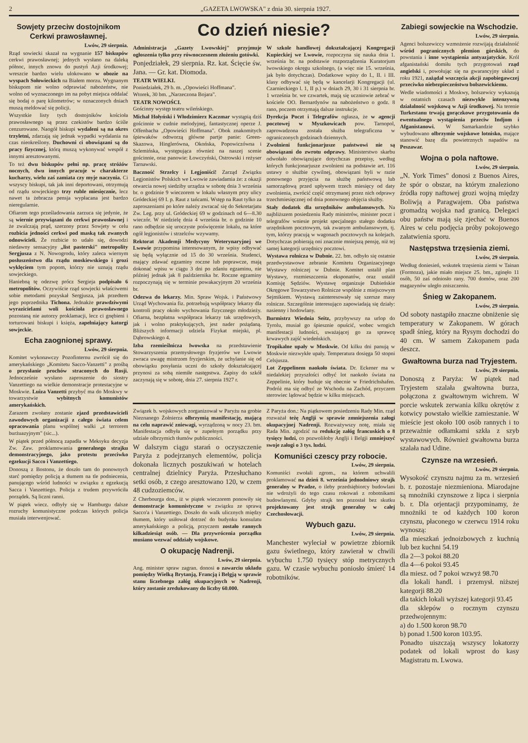2 „GAZETA LWOWSKA" z dnia 30. sierpnia 1927.
Sowjety przeciw dostojnikom Cerkwi prawosławnej.
Lwów, 29 sierpnia.
Rząd sowiecki skazał na wygnanie 157 biskupów cerkwi prawosławnej; jednych wysłano na daleką północ, innych znowu do pustyń Azji środkowej; wreszcie bardzo wielu ulokowano w obozie na wyspach Sołowieckich na Białem morzu. Wygnanym biskupom nie wolno odprawiać nabożeństw, nie wolno od wyznaczonego im na pobyt miejsca oddalać się bodaj o parę kilometrów; w oznaczonych dniach muszą meldować się policji.
Wszystkie listy tych dostojników kościoła prawosławnego są przez czekistów bardzo ściśle cenzurowane. Naogół biskupi wydaleni są na okres trzyletni, zdarzają się jednak wypadki wydalania na czas nieokreślony. Duchowni ci obowiązani są do pracy fizycznej, którą muszą wykonywać wespół z innymi aresztowanymi.
To też dwu biskupów pełni np. pracę stróżów nocnych, dwu innych pracuje w charakterze kucharzy, wielu zaś zamiata czy myje naczynia. Ci wszyscy biskupi, tak jak inni deportowani, otrzymują od rządu sowjeckiego trzy ruble miesięcznie, lecz nawet ta żebracza pensja wypłacana jest bardzo nieregularnie.
Ofiarom tego prześladowania zarzuca się jedynie, że są wiernie przywiązani do cerkwi prawosławnej i że zwalczają prąd, szerzony przez Sowjety w celu rozbicia jedności cerkwi pod maską tak zwanych odnowicieli. Że rozbicie to udało się, dowodzi niedawny sensacyjny „list pasterski" metropolity Sergjusza z N. Nowogrodu, który zaleca wiernym posłuszeństwo dla rządu moskiewskiego i grozi wyklęciem tym popom, którzy nie uznają rządu sowjeckiego.
Haniebną tę odezwę prócz Sergieja podpisało 6 metropolitów. Oczywiście rząd sowjecki właściwemi sobie metodami pozyskał Sergjusza, jak przedtem jego poprzednika Tichona. Jednakże prawdziwymi wyrazicielami woli kościoła prawosławnego pozostaną nie autorzy proklamacji, lecz ci gnębieni i torturowani biskupi i księża, zapełniający katorgi sowjeckie.
Echa zaognionej sprawy.
Lwów, 29 sierpnia.
Komitet wykonawczy Pozofinternu zwrócił się do amerykańskiego „Komitetu Sacco-Vanzetti" z prośbą o przysłanie prochów straconych do Rosji. Jednocześnie wysłano zaproszenie do siostry Vanzettiego na wielkie demonstracje protestacyjne w Moskwie. Luiza Vanzetti przybyć ma do Moskwy w towarzystwie wybitnych komunistów amerykańskich.
Zarazem zwołany zostanie zjazd przedstawicieli zawodowych organizacji z całego świata celem opracowania planu wspólnej walki „z terrorem burżuazyjnym" (sic...).
W piątek przed północą zapadła w Meksyku decyzja Zw. Zaw. proklamowania generalnego strajku demonstracyjnego, jako protestu przeciwko egzekucji Sacco i Vanzettiego.
Donoszą z Bostonu, że doszło tam do ponownych starć pomiędzy policją a tłumem na tle podniecenia, panującego wśród ludności w związku z egzekucją Sacca i Vanzettiego. Policja z trudem przywróciła porządek. Są liczni ranni.
W piątek wiecz. odbyły się w Hamburgu dalsze rozruchy komunistyczne podczas których policja musiała interwenjować.
Co dzień niesie?
Administracja „Gazety Lwowskiej" przyjmuje ogłoszenia tylko przy równoczesnem złożeniu gotówki.
Ponjedziałek, 29 sierpnia. Rz. kat. Ścięcie św. Jana. — Gr. kat. Diomoda.
TEATR WIELKI.
Poniedziałek, 29 b. m. „Opowieści Hoffmana".
Wtorek, 30 bm. „Narzeczona Bojara".
TEATR NOWOŚCI.
Gościnny występ teatru wileńskiego.
Michał Hołyński i Włodzimierz Kaczmar wystąpią dziś gościnnie w cudnie melodyjnej, fantastycznej operze J. Offenbacha „Opowieści Hoffmana". Obok znakomitych śpiewaków odtworzą główne partje panie: Green-Skazowa, Hinglerówna, Okońska, Popowiczówna i Szlemińska, występująca również na naszej scenie gościnnie, oraz panowie: Łowczyński, Ostrowski i reżyser Tarnawski.
Baczność Strzelcy i Legjoniści! Zarząd Związku Legjonistów Polskich we Lwowie zawiadamia że: z okazji otwarcia nowej siedziby urządza w sobotę dnia 3 września br. o godzinie 9 wieczorem w lokalu własnym przy ulicy Gródeckiej 69 I. p. Raut z tańcami. Wstęp na Raut tylko za zaproszeniami po które należy zwracać się do Sekretarjatu Zw. Leg. przy ul. Gródeckiej 69 w godzinach od 6—8.30 wieczór. W niedzielę dnia 4 września br. o godzinie 10 rano odbędzie się uroczyste poświęcenie lokalu, na które ogół legjonistów i strzelców wzywamy.
Rektorat Akademji Medycyny Weterynaryjnej we Lwowie przypomina interesowanym, że wpisy odbywać się będą wyłącznie od 15 do 30 września. Studenci, mający zdawać egzaminy roczne lub poprawcze, mają dokonać wpisu w ciągu 3 dni po zdaniu egzaminu, nie później jednak jak 8 października br. Roczne egzaminy rozpoczynają się w terminie powakacyjnym 20 września br.
Odezwa do lekarzy. Min. Spraw Wojsk. i Państwowy Urząd Wychowania fiz. potrzebują współpracy lekarzy dla kontroli pracy około wychowania fizycznego młodzieży. Ofiarna, bezpłatna współpraca lekarzy tak urzędowych, jak i wolno praktykujących, jest nader pożądaną. Bliższych informacji udziela Fizykat miejski, pl. Dąbrowskiego 4.
Izba rzemieślnicza lwowska na przedstawienie Stowarzyszenia przemysłowego fryzjerów we Lwowie zwraca uwagę mistrzom fryzjerskim, że uchylanie się od obowiązku posyłania uczni do szkoły dokształcającej przynosi za sobą niemiłe następstwa. Zapisy do szkół zaczynają się w sobotę, dnia 27. sierpnia 1927 r.
W szkole handlowej dokształcającej Kongregacji Kupieckiej we Lwowie, rozpoczyna się nauka dnia 1. września br. na podstawie rozporządzenia Kuratorjum lwowskiego okręgu szkolnego, (a więc nie 15. września, jak było dotychczas). Dodatkowe wpisy do I., II. i III. klasy odbywać się będą w kancelarji Kongregacji (ul. Czarnieckiego l. 1, II p.) w dniach 29, 30 i 31 sierpnia br. 1 września br. we czwartek, mają się uczniowie zebrać w kościele OO. Bernardynów na nabożeństwo o godz. 8 rano, poczem otrzymają dalsze instrukcje.
Dyrekcja Poczt i Telegrafów ogłasza, że w agencji pocztowej w Myszkowicach pow. Tarnopol, zaprowadzona została służba telegraficzna w ograniczonych godzinach dziennych.
Zwolnieni funkcjonarjusze państwowi nie są obowiązani do zwrotu odprawy. Ministerstwo skarbu odwołało obowiązujące dotychczas przepisy, według których funkcjonarjusze zwolnieni na podstawie art. 116 ustawy o służbie cywilnej, obowiązani byli w razie ponownego przyjęcia na służbę państwową lub samorządową przed upływem trzech miesięcy od daty zwolnienia, zwrócić część otrzymanej przez nich odprawy trzechmiesięcznej od dnia ponownego objęcia służby.
Stały dodatek dla urzędników ambulansowych. Na najbliższem posiedzeniu Rady ministrów, minister poczt i telegrafów wniesie projekt specjalnego stałego dodatku urzędnikom pocztowym, tak zwanym ambulansowym, tj. tym, którzy pracują w wagonach pocztowych na kolejach. Dotychczas pobierają oni znacznie mniejszą pensję, niż tej samej kategorji urzędnicy pocztowi.
Wystawa rolnicza w Dubnie. 22. bm. odbyło się ostatnie przedwystawowe zebranie Komitetu Organizacyjnego Wystawy rolniczej w Dubnie. Komitet ustalił plan Wystawy, rozmieszczenia eksponatów, oraz ustalił Komisję Sędziów. Wystawę organizuje Dubieńskie Okręgowe Towarzystwo Rolnicze wspólnie z miejscowym Sejmikiem. Wystawą zainteresowały się szersze masy rolnicze. Szczególnie interesująco zapowiadają się działy: nasienny i hodowlany.
Burmistrz Wiednia Seitz, przybywszy na urlop do Tyrolu, musiał go śpiesznie opuścić, wobec wrogich manifestacji ludności, uważającej go za sprawcę krwawych zajść wiedeńskich.
Tropikalne upały w Moskwie. Od kilku dni panują w Moskwie niezwykłe upały. Temperatura dosięga 50 stopni Celsjusza.
Lot Zeppelinem naokoło świata. Dr. Eckener ma w niedalekiej przyszłości odbyć lot naokoło świata na Zeppelinie, który buduje się obecnie w Friedrichshafen. Podróż ma się odbyć ze Wschodu na Zachód, przyczem sterowiec lądować będzie w kilku miejscach.
Związek b. wojskowych zorganizował w Paryżu na grobie Nieznanego Żołnierza olbrzymią manifestację, mającą na celu naprawić zniewagi, wyrządzoną w nocy 23. bm. Manifestacja odbyła się w zupełnym porządku przy udziale olbrzymich tłumów publiczności.
W dalszym ciągu starań o oczyszczenie Paryża z podejrzanych elementów, policja dokonała licznych poszukiwań w hotelach centralnej dzielnicy Paryża. Przesłuchano setki osób, z czego aresztowano 120, w czem 48 cudzoziemców.
Z Cherbourga don., iż w piątek wieczorem ponowiły się demonstracje komunistyczne w związku ze sprawą Sacco'a i Vanzettiego. Doszło do walk ulicznych między tłumem, który usiłował dotrzeć do budynku konsulatu amerykańskiego a policją, przyczem zostało rannych kilkadziesiąt osób. — Dla przywrócenia porządku musiano wezwać oddziały wojskowe.
O okupację Nadrenji.
Lwów, 29 sierpnia.
Ang. minister spraw zagran. donosi o zawarciu układu pomiędzy Wielką Brytanją, Francją i Belgją w sprawie stanu liczebnego załóg okupacyjnych w Nadrenji, który zostanie zredukowany do liczby 60.000.
Z Paryża don.: Na piątkowem posiedzeniu Rady Min. rząd rozważał teżę Anglji w sprawie zmniejszenia załogi okupacyjnej Nadrenji. Rozważywszy notę, miała się Rada Min. zgodzić na redukcję załóg francuskich o 8 tysięcy ludzi, co pozwoliłoby Anglji i Belgji zmniejszyć swoje załogi o 3 tys. ludzi.
Komuniści czescy przy robocie.
Lwów, 29 sierpnia.
Komuniści zwołali zgrom., na którem uchwalili proklamować na dzień 8. września jednodniowy strajk generalny w Pradze, o ileby przedsiębiorcy budowlani nie wdrożyli do tego czasu rokowań z robotnikami budowlanymi. Gdyby strajk ten pozostał bez skutku projektowany jest strajk generalny w całej Czechosłowacji.
Wybuch gazu.
Lwów, 29 sierpnia.
Manchester wyleciał w powietrze zbiornik gazu świetlnego, który zawierał w chwili wybuchu 1.750 tysięcy stóp metrycznych gazu. W czasie wybuchu poniosło śmierć 14 robotników.
Zabiegi sowjeckie na Wschodzie.
Lwów, 29 sierpnia.
Agenci bolszewiccy wzmożenie rozwijają działalność wśród pogranicznych plemion górskich, do powstania i inne wystąpienia antyazjatyckie. Król afganistański domiłu tych przygotowań rząd angielski i, powołując się na gwarancyjny układ z roku 1921, zażądał wszczęcia akcji zapobiegawczej przeciwko niebezpieczeństwu bolszewickiemu.
Wedle wiadomości z Moskwy, bolszewicy wykazują w ostatnich czasach niezwykle intenzywną działalność wojskową w Azji środkowej. Na terenie Turkestanu trwają gorączkowe przygotowania do ewentualnego wystąpienia przeciw Indjom i Afganistanowi. W Samarkandzie szybko wybudowano olbrzymie wojskowe lotnisko, mające stanowić bazę dla powietrznych napadów na Peszawar.
Wojna o pola naftowe.
Lwów, 29 sierpnia.
„N. York Times" donosi z Buenos Aires, że spór o obszar, na którym znaleziono źródła ropy naftowej grozi wojną między Boliwją a Paragwajem. Oba państwa gromadzą wojska nad granicą. Delegaci obu państw mają się zjechać w Buenos Aires w celu podjęcia próby pokojowego załatwienia sporu.
Następstwa trzęsienia ziemi.
Lwów, 29 sierpnia.
Według doniesień, wskutek trzęsienia ziemi w Tainan (Formoza), jakie miało miejsce 25. bm., zginęło 11 osób, 50 zaś odniosło rany. 700 domów, oraz 200 magazynów uległo zniszczeniu.
Śnieg w Zakopanem.
Lwów, 29 sierpnia.
Od soboty nastąpiło znaczne obniżenie się temperatury w Zakopanem. W górach spadł śnieg, który na Rysym dochodzi do 40 cm. W samem Zakopanem pada deszcz.
Gwałtowna burza nad Tryjestem.
Lwów, 29 sierpnia.
Donoszą z Paryża: W piątek nad Tryjestem szalała gwałtowna burza, połączona z gwałtownym wichrem. W porcie wskutek zerwania kilku okrętów z kotwicy powstało wielkie zamieszanie. W mieście jest około 100 osób rannych i to przeważnie odłamkami szkła z szyb wystawowych. Również gwałtowna burza szalała nad Udine.
Czynsze na wrzesień.
Lwów, 29 sierpnia.
Wysokość czynszu najmu za m. wrzesień b. r. pozostaje niezmieniona. Miarodajne są mnożniki czynszowe z lipca i sierpnia b. r. Dla orjentacji przypominamy, że mnożniki te od każdych 100 koron czynszu, płaconego w czerwcu 1914 roku wynoszą:
dla mieszkań jednoizbowych z kuchnią lub bez kuchni 54.19
dla 2—3 pokoi 88.20
dla 4—6 pokoi 93.45
dla miesz. od 7 pokoi wzwyż 98.70
dla lokali handl. i przemysł. niższej kategorji 88.20
dla takich lokali wyższej kategorji 93.45
dla sklepów o rocznym czynszu przedwojennym:
a) do 1.500 koron 98.70
b) ponad 1.500 koron 103.95.
Ponadto uiszczają wszyscy lokatorzy podatek od lokali wprost do kasy Magistratu m. Lwowa.